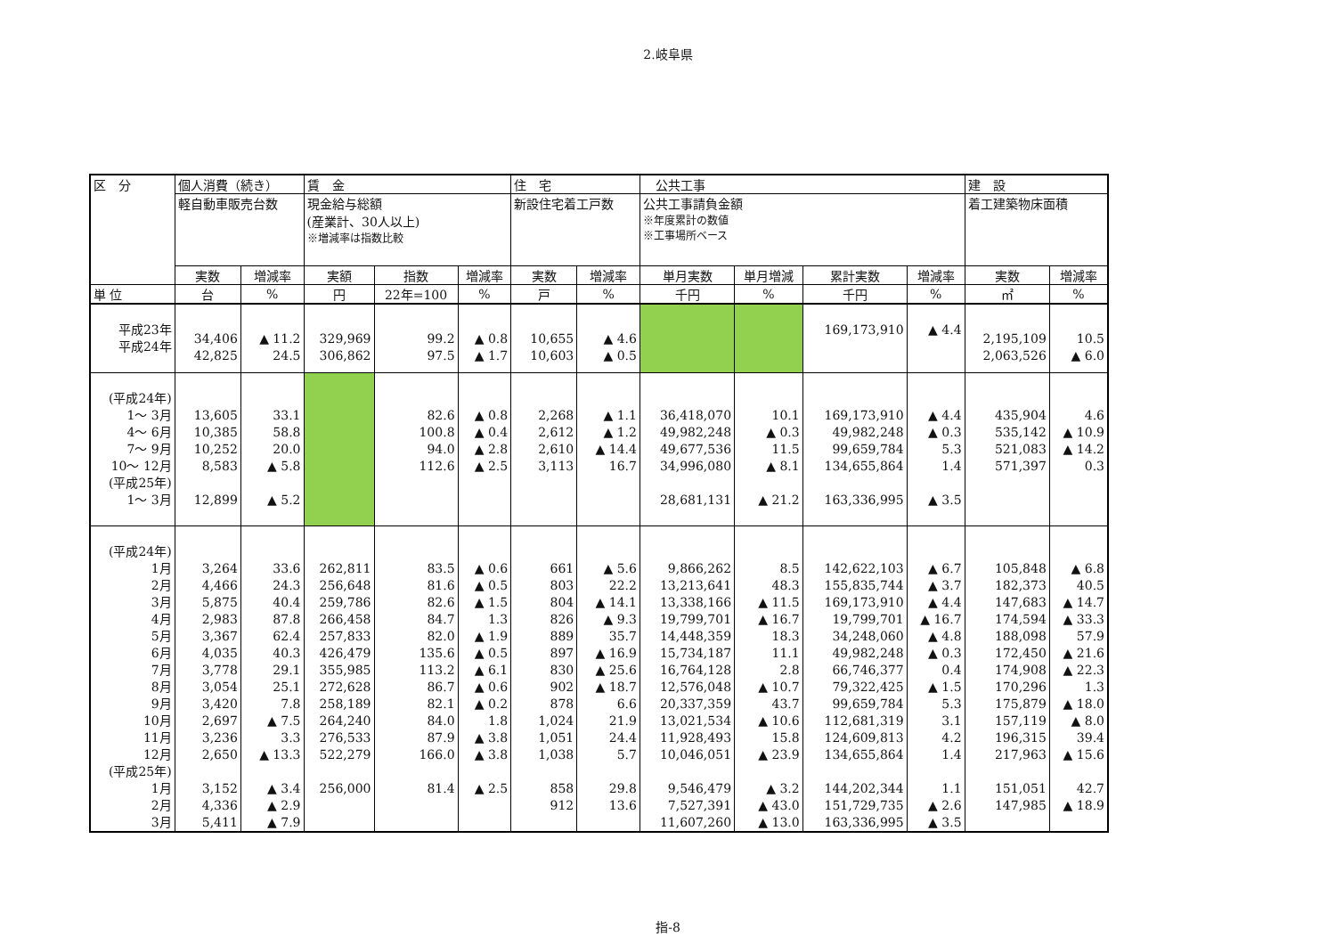2.岐阜県
| 区 分 | 個人消費（続き） | | 賃 金 | | | 住 宅 | | 公共工事 | | | | 建 設 | |
| --- | --- | --- | --- | --- | --- | --- | --- | --- | --- | --- | --- | --- | --- |
| | 軽自動車販売台数 | | 現金給与総額 (産業計、30人以上) ※増減率は指数比較 | | | 新設住宅着工戸数 | | 公共工事請負金額 ※年度累計の数値 ※工事場所ベース | | | | 着工建築物床面積 | |
| | 実数 | 増減率 | 実額 | 指数 | 増減率 | 実数 | 増減率 | 単月実数 | 単月増減 | 累計実数 | 増減率 | 実数 | 増減率 |
| 単 位 | 台 | % | 円 | 22年=100 | % | 戸 | % | 千円 | % | 千円 | % | ㎡ | % |
| 平成23年 平成24年 | 34,406 42,825 | ▲ 11.2 24.5 | 329,969 306,862 | 99.2 97.5 | ▲ 0.8 ▲ 1.7 | 10,655 10,603 | ▲ 4.6 ▲ 0.5 | | | 169,173,910 | ▲ 4.4 | 2,195,109 2,063,526 | 10.5 ▲ 6.0 |
| (平成24年) 1～ 3月 4～ 6月 7～ 9月 10～ 12月 (平成25年) 1～ 3月 | 13,605 10,385 10,252 8,583 12,899 | 33.1 58.8 20.0 ▲ 5.8 ▲ 5.2 | | 82.6 100.8 94.0 112.6 | ▲ 0.8 ▲ 0.4 ▲ 2.8 ▲ 2.5 | 2,268 2,612 2,610 3,113 | ▲ 1.1 ▲ 1.2 ▲ 14.4 16.7 | 36,418,070 49,982,248 49,677,536 34,996,080 28,681,131 | 10.1 ▲ 0.3 11.5 ▲ 8.1 ▲ 21.2 | 169,173,910 49,982,248 99,659,784 134,655,864 163,336,995 | ▲ 4.4 ▲ 0.3 5.3 1.4 ▲ 3.5 | 435,904 535,142 521,083 571,397 | 4.6 ▲ 10.9 ▲ 14.2 0.3 |
| (平成24年) 1月 2月 3月 4月 5月 6月 7月 8月 9月 10月 11月 12月 (平成25年) 1月 2月 3月 | 3,264 4,466 5,875 2,983 3,367 4,035 3,778 3,054 3,420 2,697 3,236 2,650 3,152 4,336 5,411 | 33.6 24.3 40.4 87.8 62.4 40.3 29.1 25.1 7.8 ▲ 7.5 3.3 ▲ 13.3 ▲ 3.4 ▲ 2.9 ▲ 7.9 | 262,811 256,648 259,786 266,458 257,833 426,479 355,985 272,628 258,189 264,240 276,533 522,279 256,000 | 83.5 81.6 82.6 84.7 82.0 135.6 113.2 86.7 82.1 84.0 87.9 166.0 81.4 | ▲ 0.6 ▲ 0.5 ▲ 1.5 1.3 ▲ 1.9 ▲ 0.5 ▲ 6.1 ▲ 0.6 ▲ 0.2 1.8 ▲ 3.8 ▲ 3.8 ▲ 2.5 | 661 803 804 826 889 897 830 902 878 1,024 1,051 1,038 858 912 | ▲ 5.6 22.2 ▲ 14.1 ▲ 9.3 35.7 ▲ 16.9 ▲ 25.6 ▲ 18.7 6.6 21.9 24.4 5.7 29.8 13.6 | 9,866,262 13,213,641 13,338,166 19,799,701 14,448,359 15,734,187 16,764,128 12,576,048 20,337,359 13,021,534 11,928,493 10,046,051 9,546,479 7,527,391 11,607,260 | 8.5 48.3 ▲ 11.5 ▲ 16.7 18.3 11.1 2.8 ▲ 10.7 43.7 ▲ 10.6 15.8 ▲ 23.9 ▲ 3.2 ▲ 43.0 ▲ 13.0 | 142,622,103 155,835,744 169,173,910 19,799,701 34,248,060 49,982,248 66,746,377 79,322,425 99,659,784 112,681,319 124,609,813 134,655,864 144,202,344 151,729,735 163,336,995 | ▲ 6.7 ▲ 3.7 ▲ 4.4 ▲ 16.7 ▲ 4.8 ▲ 0.3 0.4 ▲ 1.5 5.3 3.1 4.2 1.4 1.1 ▲ 2.6 ▲ 3.5 | 105,848 182,373 147,683 174,594 188,098 172,450 174,908 170,296 175,879 157,119 196,315 217,963 151,051 147,985 | ▲ 6.8 40.5 ▲ 14.7 ▲ 33.3 57.9 ▲ 21.6 ▲ 22.3 1.3 ▲ 18.0 ▲ 8.0 39.4 ▲ 15.6 42.7 ▲ 18.9 |
指-8